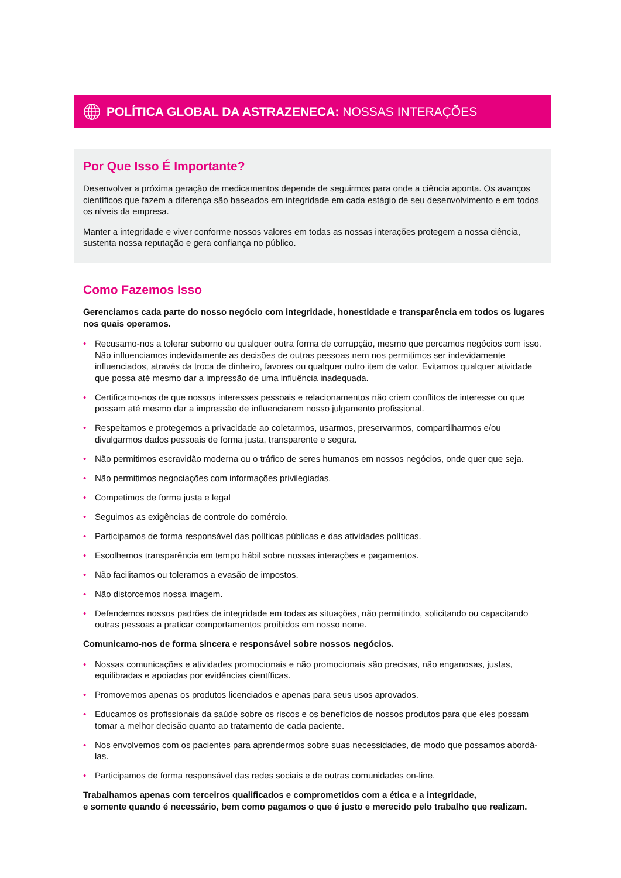POLÍTICA GLOBAL DA ASTRAZENECA: NOSSAS INTERAÇÕES
Por Que Isso É Importante?
Desenvolver a próxima geração de medicamentos depende de seguirmos para onde a ciência aponta. Os avanços científicos que fazem a diferença são baseados em integridade em cada estágio de seu desenvolvimento e em todos os níveis da empresa.
Manter a integridade e viver conforme nossos valores em todas as nossas interações protegem a nossa ciência, sustenta nossa reputação e gera confiança no público.
Como Fazemos Isso
Gerenciamos cada parte do nosso negócio com integridade, honestidade e transparência em todos os lugares nos quais operamos.
• Recusamo-nos a tolerar suborno ou qualquer outra forma de corrupção, mesmo que percamos negócios com isso. Não influenciamos indevidamente as decisões de outras pessoas nem nos permitimos ser indevidamente influenciados, através da troca de dinheiro, favores ou qualquer outro item de valor. Evitamos qualquer atividade que possa até mesmo dar a impressão de uma influência inadequada.
• Certificamo-nos de que nossos interesses pessoais e relacionamentos não criem conflitos de interesse ou que possam até mesmo dar a impressão de influenciarem nosso julgamento profissional.
• Respeitamos e protegemos a privacidade ao coletarmos, usarmos, preservarmos, compartilharmos e/ou divulgarmos dados pessoais de forma justa, transparente e segura.
• Não permitimos escravidão moderna ou o tráfico de seres humanos em nossos negócios, onde quer que seja.
• Não permitimos negociações com informações privilegiadas.
• Competimos de forma justa e legal
• Seguimos as exigências de controle do comércio.
• Participamos de forma responsável das políticas públicas e das atividades políticas.
• Escolhemos transparência em tempo hábil sobre nossas interações e pagamentos.
• Não facilitamos ou toleramos a evasão de impostos.
• Não distorcemos nossa imagem.
• Defendemos nossos padrões de integridade em todas as situações, não permitindo, solicitando ou capacitando outras pessoas a praticar comportamentos proibidos em nosso nome.
Comunicamo-nos de forma sincera e responsável sobre nossos negócios.
• Nossas comunicações e atividades promocionais e não promocionais são precisas, não enganosas, justas, equilibradas e apoiadas por evidências científicas.
• Promovemos apenas os produtos licenciados e apenas para seus usos aprovados.
• Educamos os profissionais da saúde sobre os riscos e os benefícios de nossos produtos para que eles possam tomar a melhor decisão quanto ao tratamento de cada paciente.
• Nos envolvemos com os pacientes para aprendermos sobre suas necessidades, de modo que possamos abordá-las.
• Participamos de forma responsável das redes sociais e de outras comunidades on-line.
Trabalhamos apenas com terceiros qualificados e comprometidos com a ética e a integridade,
e somente quando é necessário, bem como pagamos o que é justo e merecido pelo trabalho que realizam.